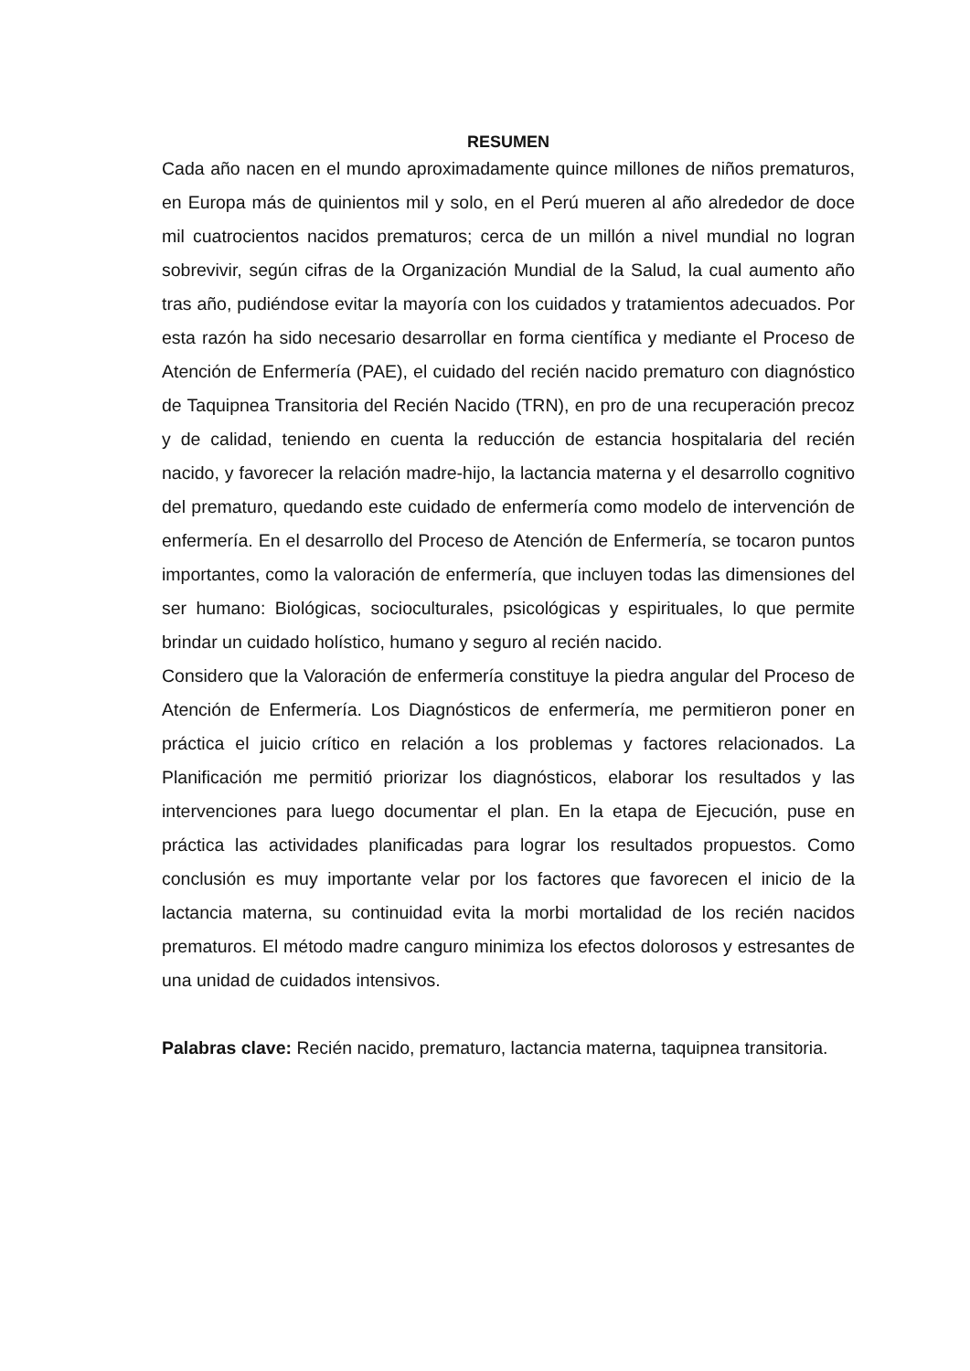RESUMEN
Cada año nacen en el mundo aproximadamente quince millones de niños prematuros, en Europa más de quinientos mil y solo, en el Perú mueren al año alrededor de doce mil cuatrocientos nacidos prematuros; cerca de un millón a nivel mundial no logran sobrevivir, según cifras de la Organización Mundial de la Salud, la cual aumento año tras año, pudiéndose evitar la mayoría con los cuidados y tratamientos adecuados. Por esta razón ha sido necesario desarrollar en forma científica y mediante el Proceso de Atención de Enfermería (PAE), el cuidado del recién nacido prematuro con diagnóstico de Taquipnea Transitoria del Recién Nacido (TRN), en pro de una recuperación precoz y de calidad, teniendo en cuenta la reducción de estancia hospitalaria del recién nacido, y favorecer la relación madre-hijo, la lactancia materna y el desarrollo cognitivo del prematuro, quedando este cuidado de enfermería como modelo de intervención de enfermería. En el desarrollo del Proceso de Atención de Enfermería, se tocaron puntos importantes, como la valoración de enfermería, que incluyen todas las dimensiones del ser humano: Biológicas, socioculturales, psicológicas y espirituales, lo que permite brindar un cuidado holístico, humano y seguro al recién nacido.
Considero que la Valoración de enfermería constituye la piedra angular del Proceso de Atención de Enfermería. Los Diagnósticos de enfermería, me permitieron poner en práctica el juicio crítico en relación a los problemas y factores relacionados. La Planificación me permitió priorizar los diagnósticos, elaborar los resultados y las intervenciones para luego documentar el plan. En la etapa de Ejecución, puse en práctica las actividades planificadas para lograr los resultados propuestos. Como conclusión es muy importante velar por los factores que favorecen el inicio de la lactancia materna, su continuidad evita la morbi mortalidad de los recién nacidos prematuros. El método madre canguro minimiza los efectos dolorosos y estresantes de una unidad de cuidados intensivos.
Palabras clave: Recién nacido, prematuro, lactancia materna, taquipnea transitoria.